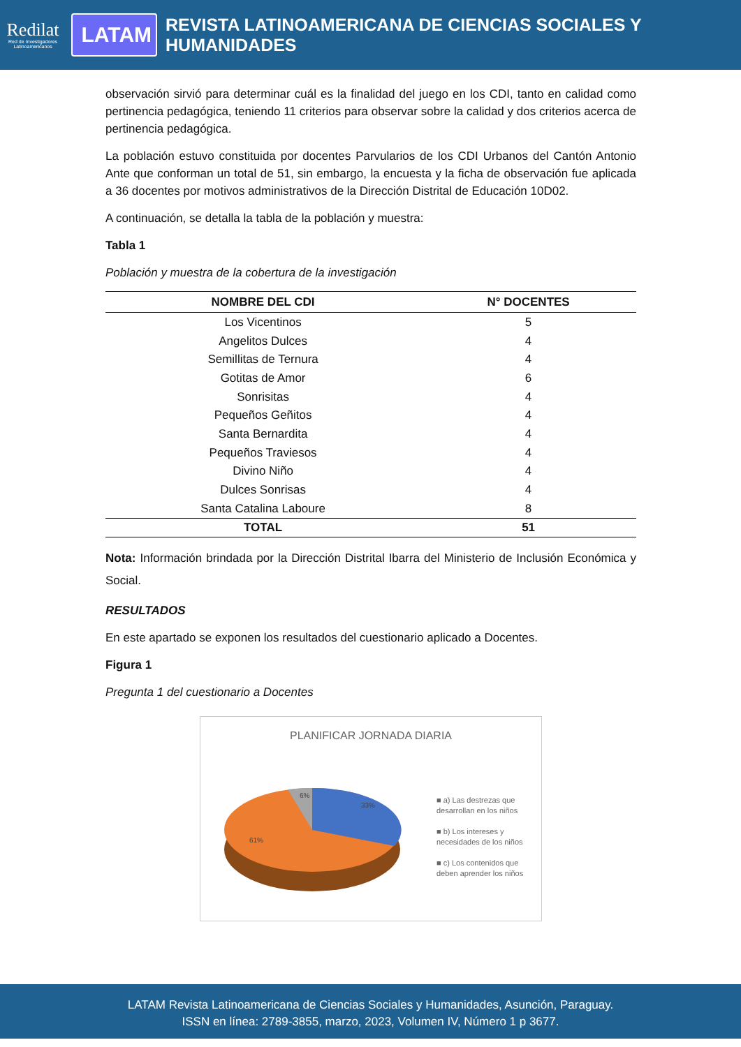Redilat
Red de Investigadores Latinoamericanos
LATAM
REVISTA LATINOAMERICANA DE CIENCIAS SOCIALES Y HUMANIDADES
observación sirvió para determinar cuál es la finalidad del juego en los CDI, tanto en calidad como pertinencia pedagógica, teniendo 11 criterios para observar sobre la calidad y dos criterios acerca de pertinencia pedagógica.
La población estuvo constituida por docentes Parvularios de los CDI Urbanos del Cantón Antonio Ante que conforman un total de 51, sin embargo, la encuesta y la ficha de observación fue aplicada a 36 docentes por motivos administrativos de la Dirección Distrital de Educación 10D02.
A continuación, se detalla la tabla de la población y muestra:
Tabla 1
Población y muestra de la cobertura de la investigación
| NOMBRE DEL CDI | N° DOCENTES |
| --- | --- |
| Los Vicentinos | 5 |
| Angelitos Dulces | 4 |
| Semillitas de Ternura | 4 |
| Gotitas de Amor | 6 |
| Sonrisitas | 4 |
| Pequeños Geñitos | 4 |
| Santa Bernardita | 4 |
| Pequeños Traviesos | 4 |
| Divino Niño | 4 |
| Dulces Sonrisas | 4 |
| Santa Catalina Laboure | 8 |
| TOTAL | 51 |
Nota: Información brindada por la Dirección Distrital Ibarra del Ministerio de Inclusión Económica y Social.
RESULTADOS
En este apartado se exponen los resultados del cuestionario aplicado a Docentes.
Figura 1
Pregunta 1 del cuestionario a Docentes
PLANIFICAR JORNADA DIARIA
33%
6%
61%
■ a) Las destrezas que desarrollan en los niños
■ b) Los intereses y necesidades de los niños
■ c) Los contenidos que deben aprender los niños
LATAM Revista Latinoamericana de Ciencias Sociales y Humanidades, Asunción, Paraguay.
ISSN en línea: 2789-3855, marzo, 2023, Volumen IV, Número 1 p 3677.